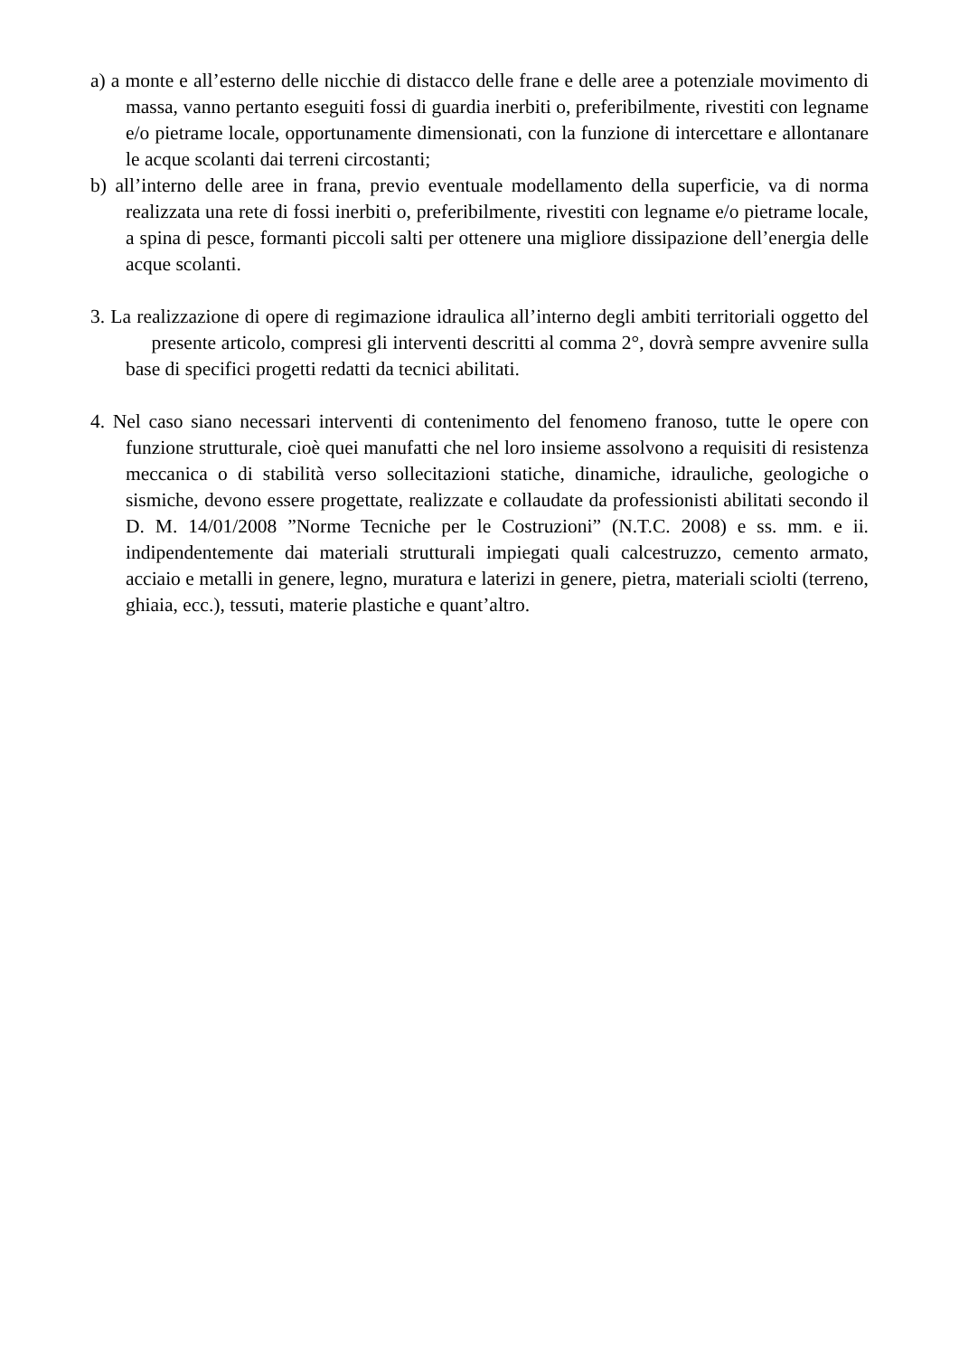a) a monte e all’esterno delle nicchie di distacco delle frane e delle aree a potenziale movimento di massa, vanno pertanto eseguiti fossi di guardia inerbiti o, preferibilmente, rivestiti con legname e/o pietrame locale, opportunamente dimensionati, con la funzione di intercettare e allontanare le acque scolanti dai terreni circostanti;
b) all’interno delle aree in frana, previo eventuale modellamento della superficie, va di norma realizzata una rete di fossi inerbiti o, preferibilmente, rivestiti con legname e/o pietrame locale, a spina di pesce, formanti piccoli salti per ottenere una migliore dissipazione dell’energia delle acque scolanti.
3. La realizzazione di opere di regimazione idraulica all’interno degli ambiti territoriali oggetto del presente articolo, compresi gli interventi descritti al comma 2°, dovrà sempre avvenire sulla base di specifici progetti redatti da tecnici abilitati.
4. Nel caso siano necessari interventi di contenimento del fenomeno franoso, tutte le opere con funzione strutturale, cioè quei manufatti che nel loro insieme assolvono a requisiti di resistenza meccanica o di stabilità verso sollecitazioni statiche, dinamiche, idrauliche, geologiche o sismiche, devono essere progettate, realizzate e collaudate da professionisti abilitati secondo il D. M. 14/01/2008 ”Norme Tecniche per le Costruzioni” (N.T.C. 2008) e ss. mm. e ii. indipendentemente dai materiali strutturali impiegati quali calcestruzzo, cemento armato, acciaio e metalli in genere, legno, muratura e laterizi in genere, pietra, materiali sciolti (terreno, ghiaia, ecc.), tessuti, materie plastiche e quant’altro.